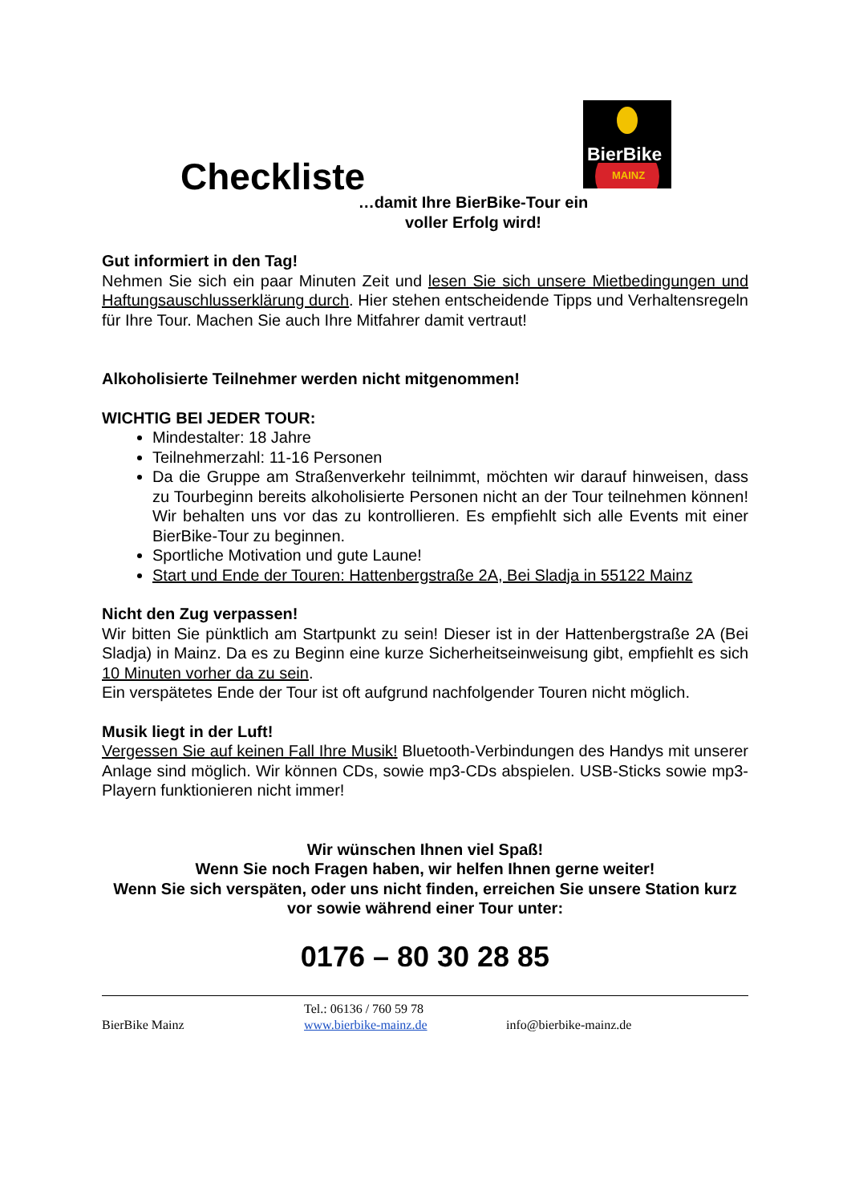Checkliste
BierBike
MAINZ
…damit Ihre BierBike-Tour ein
voller Erfolg wird!
Gut informiert in den Tag!
Nehmen Sie sich ein paar Minuten Zeit und lesen Sie sich unsere Mietbedingungen und Haftungsauschlusserklärung durch. Hier stehen entscheidende Tipps und Verhaltensregeln für Ihre Tour. Machen Sie auch Ihre Mitfahrer damit vertraut!
Alkoholisierte Teilnehmer werden nicht mitgenommen!
WICHTIG BEI JEDER TOUR:
Mindestalter: 18 Jahre
Teilnehmerzahl: 11-16 Personen
Da die Gruppe am Straßenverkehr teilnimmt, möchten wir darauf hinweisen, dass zu Tourbeginn bereits alkoholisierte Personen nicht an der Tour teilnehmen können! Wir behalten uns vor das zu kontrollieren. Es empfiehlt sich alle Events mit einer BierBike-Tour zu beginnen.
Sportliche Motivation und gute Laune!
Start und Ende der Touren: Hattenbergstraße 2A, Bei Sladja in 55122 Mainz
Nicht den Zug verpassen!
Wir bitten Sie pünktlich am Startpunkt zu sein! Dieser ist in der Hattenbergstraße 2A (Bei Sladja) in Mainz. Da es zu Beginn eine kurze Sicherheitseinweisung gibt, empfiehlt es sich 10 Minuten vorher da zu sein.
Ein verspätetes Ende der Tour ist oft aufgrund nachfolgender Touren nicht möglich.
Musik liegt in der Luft!
Vergessen Sie auf keinen Fall Ihre Musik! Bluetooth-Verbindungen des Handys mit unserer Anlage sind möglich. Wir können CDs, sowie mp3-CDs abspielen. USB-Sticks sowie mp3-Playern funktionieren nicht immer!
Wir wünschen Ihnen viel Spaß!
Wenn Sie noch Fragen haben, wir helfen Ihnen gerne weiter!
Wenn Sie sich verspäten, oder uns nicht finden, erreichen Sie unsere Station kurz vor sowie während einer Tour unter:
0176 – 80 30 28 85
BierBike Mainz
Tel.: 06136 / 760 59 78
www.bierbike-mainz.de
info@bierbike-mainz.de